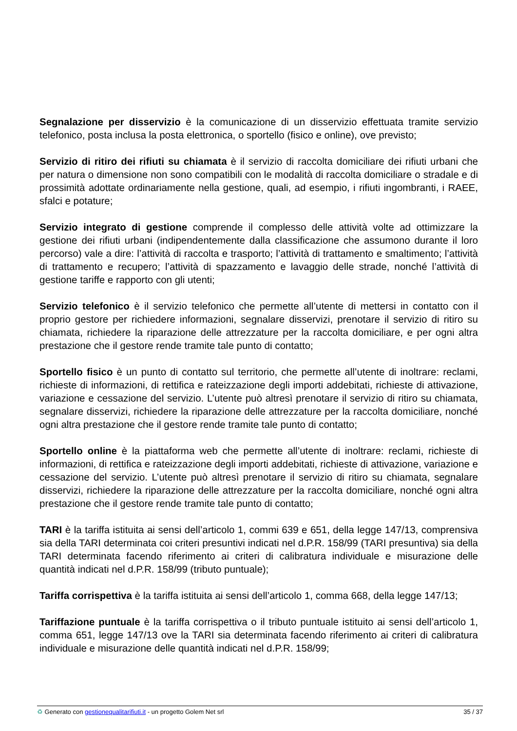Segnalazione per disservizio è la comunicazione di un disservizio effettuata tramite servizio telefonico, posta inclusa la posta elettronica, o sportello (fisico e online), ove previsto;
Servizio di ritiro dei rifiuti su chiamata è il servizio di raccolta domiciliare dei rifiuti urbani che per natura o dimensione non sono compatibili con le modalità di raccolta domiciliare o stradale e di prossimità adottate ordinariamente nella gestione, quali, ad esempio, i rifiuti ingombranti, i RAEE, sfalci e potature;
Servizio integrato di gestione comprende il complesso delle attività volte ad ottimizzare la gestione dei rifiuti urbani (indipendentemente dalla classificazione che assumono durante il loro percorso) vale a dire: l’attività di raccolta e trasporto; l’attività di trattamento e smaltimento; l’attività di trattamento e recupero; l’attività di spazzamento e lavaggio delle strade, nonché l’attività di gestione tariffe e rapporto con gli utenti;
Servizio telefonico è il servizio telefonico che permette all’utente di mettersi in contatto con il proprio gestore per richiedere informazioni, segnalare disservizi, prenotare il servizio di ritiro su chiamata, richiedere la riparazione delle attrezzature per la raccolta domiciliare, e per ogni altra prestazione che il gestore rende tramite tale punto di contatto;
Sportello fisico è un punto di contatto sul territorio, che permette all’utente di inoltrare: reclami, richieste di informazioni, di rettifica e rateizzazione degli importi addebitati, richieste di attivazione, variazione e cessazione del servizio. L’utente può altresì prenotare il servizio di ritiro su chiamata, segnalare disservizi, richiedere la riparazione delle attrezzature per la raccolta domiciliare, nonché ogni altra prestazione che il gestore rende tramite tale punto di contatto;
Sportello online è la piattaforma web che permette all’utente di inoltrare: reclami, richieste di informazioni, di rettifica e rateizzazione degli importi addebitati, richieste di attivazione, variazione e cessazione del servizio. L’utente può altresì prenotare il servizio di ritiro su chiamata, segnalare disservizi, richiedere la riparazione delle attrezzature per la raccolta domiciliare, nonché ogni altra prestazione che il gestore rende tramite tale punto di contatto;
TARI è la tariffa istituita ai sensi dell’articolo 1, commi 639 e 651, della legge 147/13, comprensiva sia della TARI determinata coi criteri presuntivi indicati nel d.P.R. 158/99 (TARI presuntiva) sia della TARI determinata facendo riferimento ai criteri di calibratura individuale e misurazione delle quantità indicati nel d.P.R. 158/99 (tributo puntuale);
Tariffa corrispettiva è la tariffa istituita ai sensi dell’articolo 1, comma 668, della legge 147/13;
Tariffazione puntuale è la tariffa corrispettiva o il tributo puntuale istituito ai sensi dell’articolo 1, comma 651, legge 147/13 ove la TARI sia determinata facendo riferimento ai criteri di calibratura individuale e misurazione delle quantità indicati nel d.P.R. 158/99;
♻ Generato con gestionequalitarifiuti.it - un progetto Golem Net srl 35 / 37